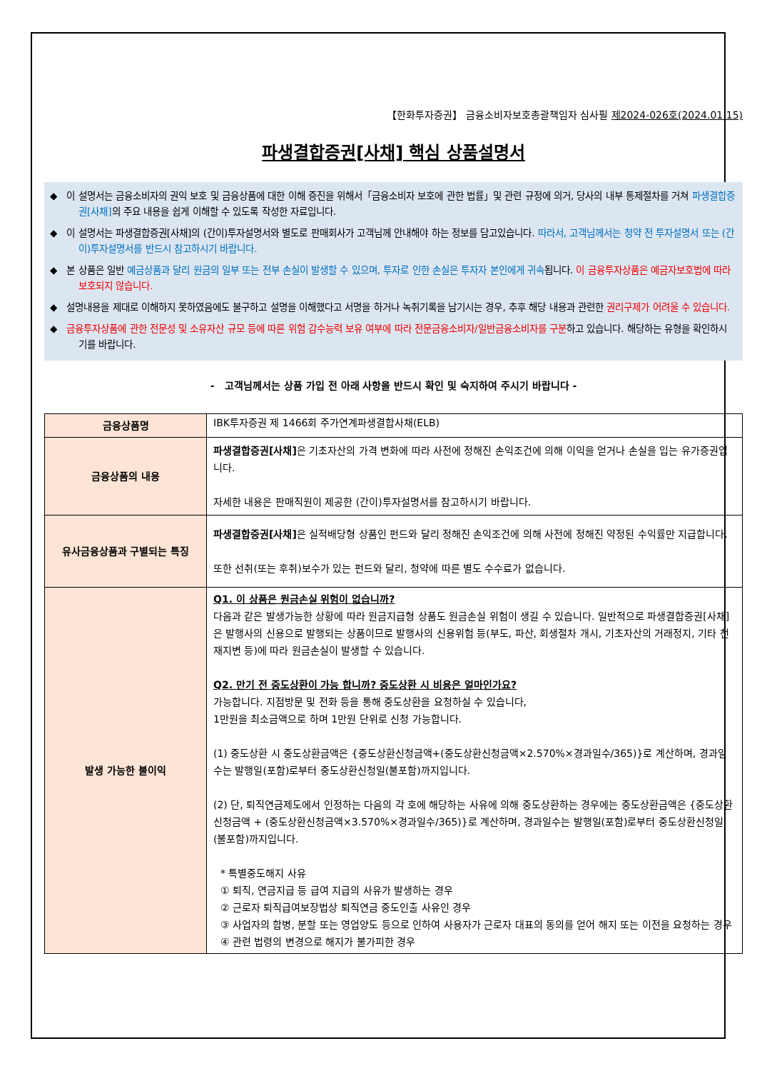【한화투자증권】 금융소비자보호총괄책임자 심사필 제2024-026호(2024.01.15)
파생결합증권[사채] 핵심 상품설명서
◆ 이 설명서는 금융소비자의 권익 보호 및 금융상품에 대한 이해 증진을 위해서「금융소비자 보호에 관한 법률」및 관련 규정에 의거, 당사의 내부 통제절차를 거쳐 파생결합증권[사채] 의 주요 내용을 쉽게 이해할 수 있도록 작성한 자료입니다.
◆ 이 설명서는 파생결합증권[사채]의 (간이)투자설명서와 별도로 판매회사가 고객님께 안내해야 하는 정보를 담고있습니다. 따라서, 고객님께서는 청약 전 투자설명서 또는 (간이)투자설명서를 반드시 참고하시기 바랍니다.
◆ 본 상품은 일반 예금상품과 달리 원금의 일부 또는 전부 손실이 발생할 수 있으며, 투자로 인한 손실은 투자자 본인에게 귀속됩니다. 이 금융투자상품은 예금자보호법에 따라 보호되지 않습니다.
◆ 설명내용을 제대로 이해하지 못하였음에도 불구하고 설명을 이해했다고 서명을 하거나 녹취기록을 남기시는 경우, 추후 해당 내용과 관련한 권리구제가 어려울 수 있습니다.
◆ 금융투자상품에 관한 전문성 및 소유자산 규모 등에 따른 위험 감수능력 보유 여부에 따라 전문금융소비자/일반금융소비자를 구분하고 있습니다. 해당하는 유형을 확인하시기를 바랍니다.
- 고객님께서는 상품 가입 전 아래 사항을 반드시 확인 및 숙지하여 주시기 바랍니다 -
| 금융상품명 | IBK투자증권 제 1466회 주가연계파생결합사채(ELB) |
| 금융상품의 내용 | 파생결합증권[사채] 은 기초자산의 가격 변화에 따라 사전에 정해진 손익조건에 의해 이익을 얻거나 손실을 입는 유가증권입니다. 자세한 내용은 판매직원이 제공한 (간이)투자설명서를 참고하시기 바랍니다. |
| 유사금융상품과 구별되는 특징 | 파생결합증권[사채] 은 실적배당형 상품인 펀드와 달리 정해진 손익조건에 의해 사전에 정해진 약정된 수익률만 지급합니다. 또한 선취(또는 후취)보수가 있는 펀드와 달리, 청약에 따른 별도 수수료가 없습니다. |
| 발생 가능한 불이익 | Q1. 이 상품은 원금손실 위험이 없습니까? 다음과 같은 발생가능한 상황에 따라 원금지급형 상품도 원금손실 위험이 생길 수 있습니다. 일반적으로 파생결합증권[사채]은 발행사의 신용으로 발행되는 상품이므로 발행사의 신용위험 등(부도, 파산, 회생절차 개시, 기초자산의 거래정지, 기타 천재지변 등)에 따라 원금손실이 발생할 수 있습니다. Q2. 만기 전 중도상환이 가능 합니까? 중도상환 시 비용은 얼마인가요? 가능합니다. 지점방문 및 전화 등을 통해 중도상환을 요청하실 수 있습니다, 1만원을 최소금액으로 하며 1만원 단위로 신청 가능합니다. (1) 중도상환 시 중도상환금액은 {중도상환신청금액+(중도상환신청금액×2.570%×경과일수/365)}로 계산하며, 경과일수는 발행일(포함)로부터 중도상환신청일(불포함)까지입니다. (2) 단, 퇴직연금제도에서 인정하는 다음의 각 호에 해당하는 사유에 의해 중도상환하는 경우에는 중도상환금액은 {중도상환신청금액 + (중도상환신청금액×3.570%×경과일수/365)}로 계산하며, 경과일수는 발행일(포함)로부터 중도상환신청일(불포함)까지입니다. * 특별중도해지 사유 ① 퇴직, 연금지급 등 급여 지급의 사유가 발생하는 경우 ② 근로자 퇴직급여보장법상 퇴직연금 중도인출 사유인 경우 ③ 사업자의 합병, 분할 또는 영업양도 등으로 인하여 사용자가 근로자 대표의 동의를 얻어 해지 또는 이전을 요청하는 경우 ④ 관련 법령의 변경으로 해지가 불가피한 경우 |